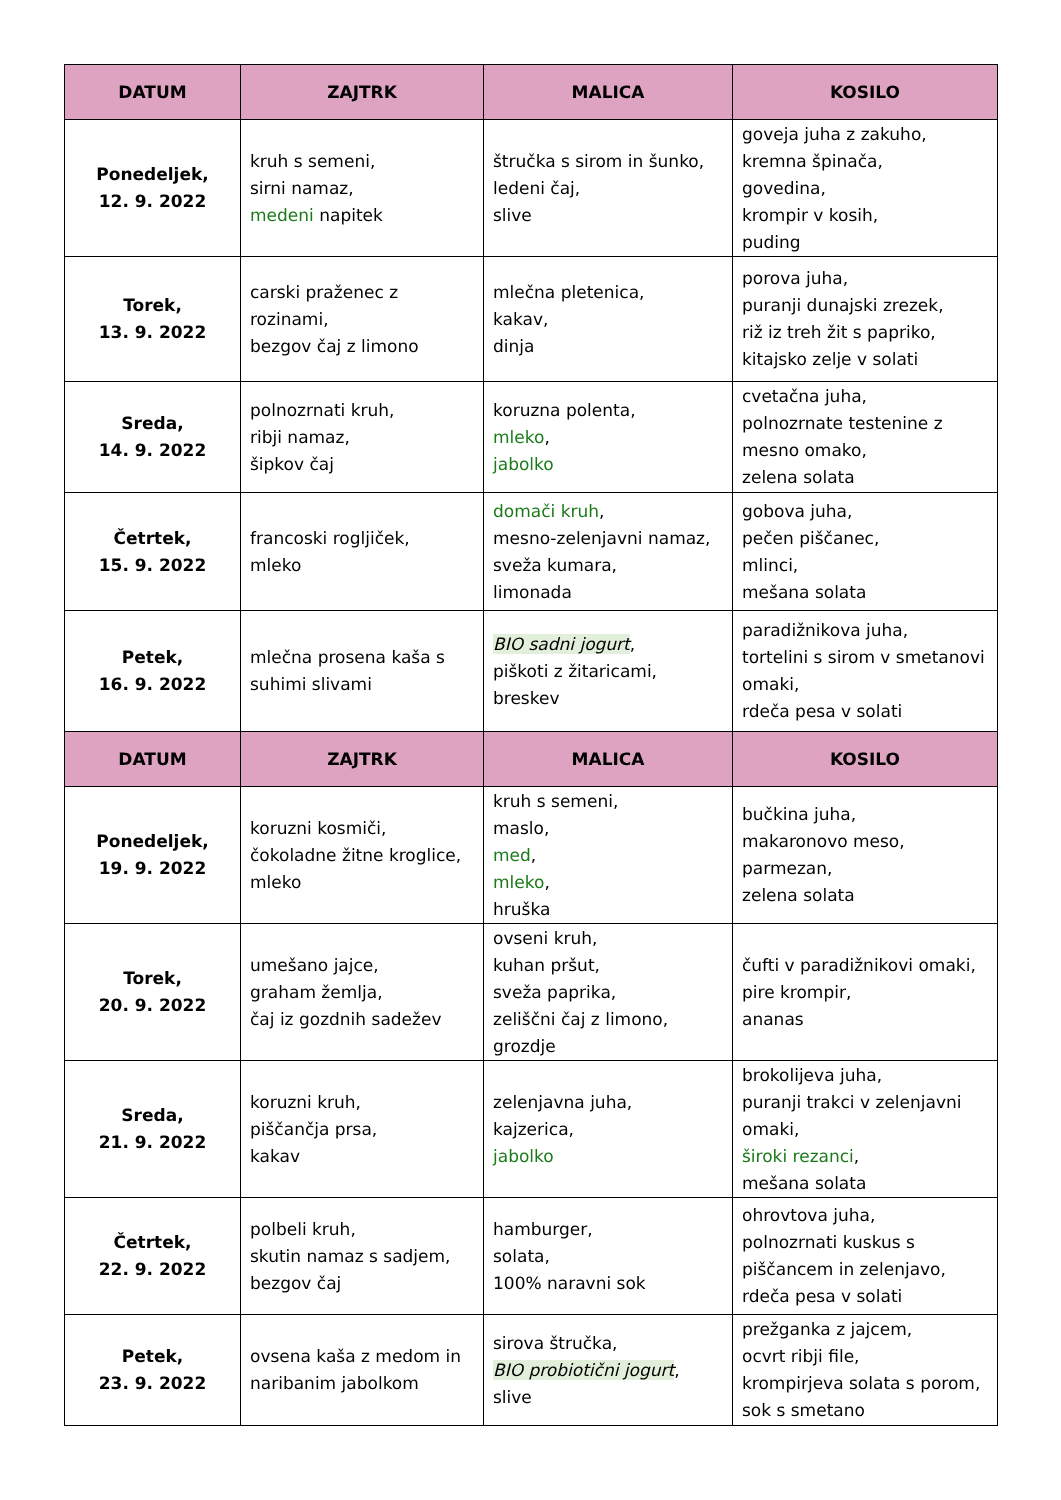| DATUM | ZAJTRK | MALICA | KOSILO |
| --- | --- | --- | --- |
| Ponedeljek, 12. 9. 2022 | kruh s semeni, sirni namaz, medeni napitek | štručka s sirom in šunko, ledeni čaj, slive | goveja juha z zakuho, kremna špinača, govedina, krompir v kosih, puding |
| Torek, 13. 9. 2022 | carski praženec z rozinami, bezgov čaj z limono | mlečna pletenica, kakav, dinja | porova juha, puranji dunajski zrezek, riž iz treh žit s papriko, kitajsko zelje v solati |
| Sreda, 14. 9. 2022 | polnozrnati kruh, ribji namaz, šipkov čaj | koruzna polenta, mleko , jabolko | cvetačna juha, polnozrnate testenine z mesno omako, zelena solata |
| Četrtek, 15. 9. 2022 | francoski rogljiček, mleko | domači kruh , mesno-zelenjavni namaz, sveža kumara, limonada | gobova juha, pečen piščanec, mlinci, mešana solata |
| Petek, 16. 9. 2022 | mlečna prosena kaša s suhimi slivami | BIO sadni jogurt , piškoti z žitaricami, breskev | paradižnikova juha, tortelini s sirom v smetanovi omaki, rdeča pesa v solati |
| DATUM | ZAJTRK | MALICA | KOSILO |
| Ponedeljek, 19. 9. 2022 | koruzni kosmiči, čokoladne žitne kroglice, mleko | kruh s semeni, maslo, med , mleko , hruška | bučkina juha, makaronovo meso, parmezan, zelena solata |
| Torek, 20. 9. 2022 | umešano jajce, graham žemlja, čaj iz gozdnih sadežev | ovseni kruh, kuhan pršut, sveža paprika, zeliščni čaj z limono, grozdje | čufti v paradižnikovi omaki, pire krompir, ananas |
| Sreda, 21. 9. 2022 | koruzni kruh, piščančja prsa, kakav | zelenjavna juha, kajzerica, jabolko | brokolijeva juha, puranji trakci v zelenjavni omaki, široki rezanci , mešana solata |
| Četrtek, 22. 9. 2022 | polbeli kruh, skutin namaz s sadjem, bezgov čaj | hamburger, solata, 100% naravni sok | ohrovtova juha, polnozrnati kuskus s piščancem in zelenjavo, rdeča pesa v solati |
| Petek, 23. 9. 2022 | ovsena kaša z medom in naribanim jabolkom | sirova štručka, BIO probiotični jogurt , slive | prežganka z jajcem, ocvrt ribji file, krompirjeva solata s porom, sok s smetano |